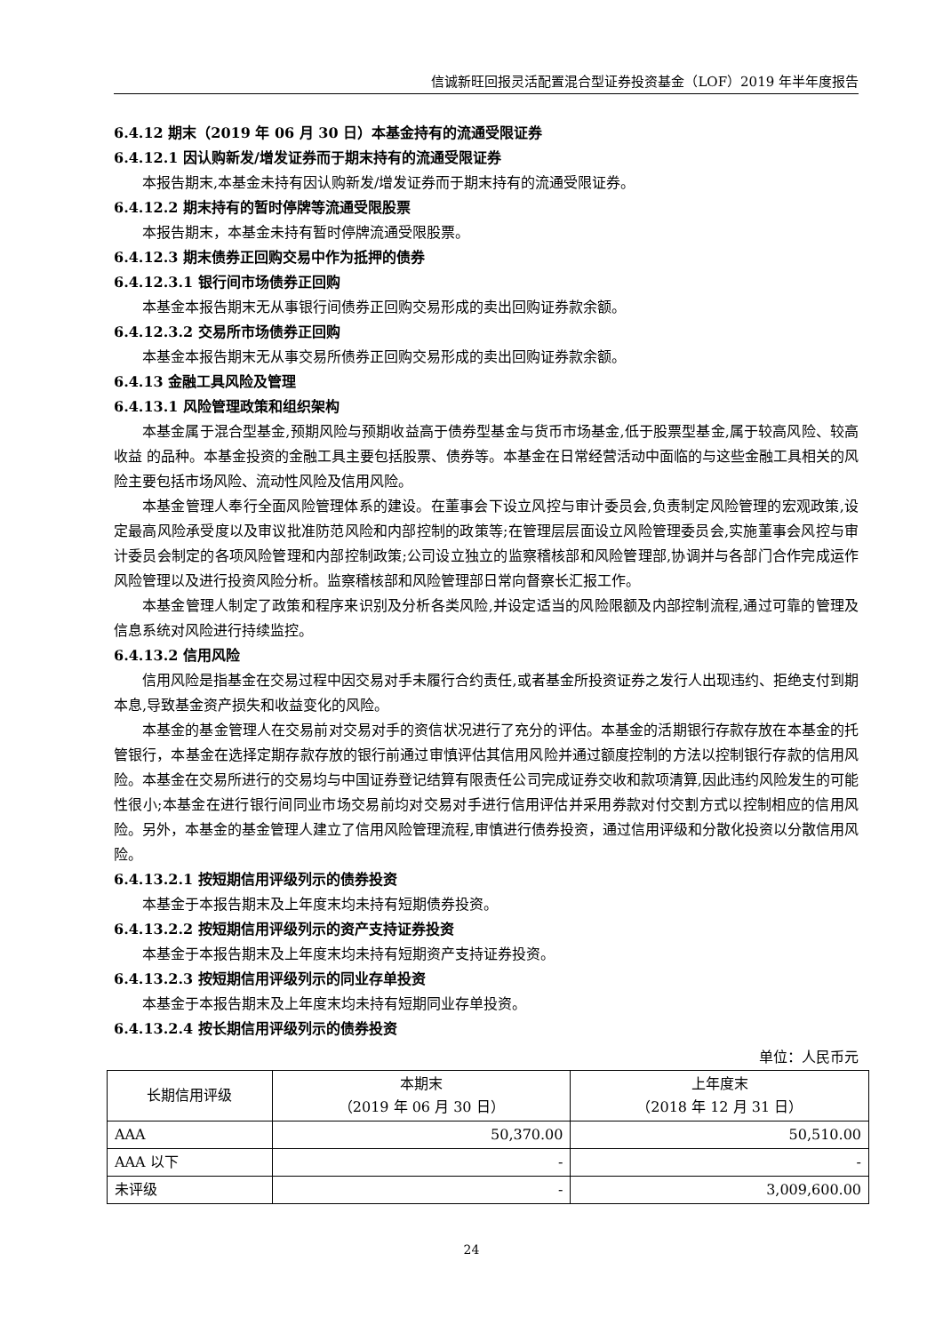信诚新旺回报灵活配置混合型证券投资基金（LOF）2019 年半年度报告
6.4.12 期末（2019 年 06 月 30 日）本基金持有的流通受限证券
6.4.12.1 因认购新发/增发证券而于期末持有的流通受限证券
本报告期末,本基金未持有因认购新发/增发证券而于期末持有的流通受限证券。
6.4.12.2 期末持有的暂时停牌等流通受限股票
本报告期末，本基金未持有暂时停牌流通受限股票。
6.4.12.3 期末债券正回购交易中作为抵押的债券
6.4.12.3.1 银行间市场债券正回购
本基金本报告期末无从事银行间债券正回购交易形成的卖出回购证券款余额。
6.4.12.3.2 交易所市场债券正回购
本基金本报告期末无从事交易所债券正回购交易形成的卖出回购证券款余额。
6.4.13 金融工具风险及管理
6.4.13.1 风险管理政策和组织架构
本基金属于混合型基金,预期风险与预期收益高于债券型基金与货币市场基金,低于股票型基金,属于较高风险、较高收益 的品种。本基金投资的金融工具主要包括股票、债券等。本基金在日常经营活动中面临的与这些金融工具相关的风险主要包括市场风险、流动性风险及信用风险。
本基金管理人奉行全面风险管理体系的建设。在董事会下设立风控与审计委员会,负责制定风险管理的宏观政策,设定最高风险承受度以及审议批准防范风险和内部控制的政策等;在管理层层面设立风险管理委员会,实施董事会风控与审计委员会制定的各项风险管理和内部控制政策;公司设立独立的监察稽核部和风险管理部,协调并与各部门合作完成运作风险管理以及进行投资风险分析。监察稽核部和风险管理部日常向督察长汇报工作。
本基金管理人制定了政策和程序来识别及分析各类风险,并设定适当的风险限额及内部控制流程,通过可靠的管理及信息系统对风险进行持续监控。
6.4.13.2 信用风险
信用风险是指基金在交易过程中因交易对手未履行合约责任,或者基金所投资证券之发行人出现违约、拒绝支付到期本息,导致基金资产损失和收益变化的风险。
本基金的基金管理人在交易前对交易对手的资信状况进行了充分的评估。本基金的活期银行存款存放在本基金的托管银行，本基金在选择定期存款存放的银行前通过审慎评估其信用风险并通过额度控制的方法以控制银行存款的信用风险。本基金在交易所进行的交易均与中国证券登记结算有限责任公司完成证券交收和款项清算,因此违约风险发生的可能性很小;本基金在进行银行间同业市场交易前均对交易对手进行信用评估并采用券款对付交割方式以控制相应的信用风险。另外，本基金的基金管理人建立了信用风险管理流程,审慎进行债券投资，通过信用评级和分散化投资以分散信用风险。
6.4.13.2.1 按短期信用评级列示的债券投资
本基金于本报告期末及上年度末均未持有短期债券投资。
6.4.13.2.2 按短期信用评级列示的资产支持证券投资
本基金于本报告期末及上年度末均未持有短期资产支持证券投资。
6.4.13.2.3 按短期信用评级列示的同业存单投资
本基金于本报告期末及上年度末均未持有短期同业存单投资。
6.4.13.2.4 按长期信用评级列示的债券投资
单位：人民币元
| 长期信用评级 | 本期末 （2019 年 06 月 30 日） | 上年度末 （2018 年 12 月 31 日） |
| --- | --- | --- |
| AAA | 50,370.00 | 50,510.00 |
| AAA 以下 | - | - |
| 未评级 | - | 3,009,600.00 |
24